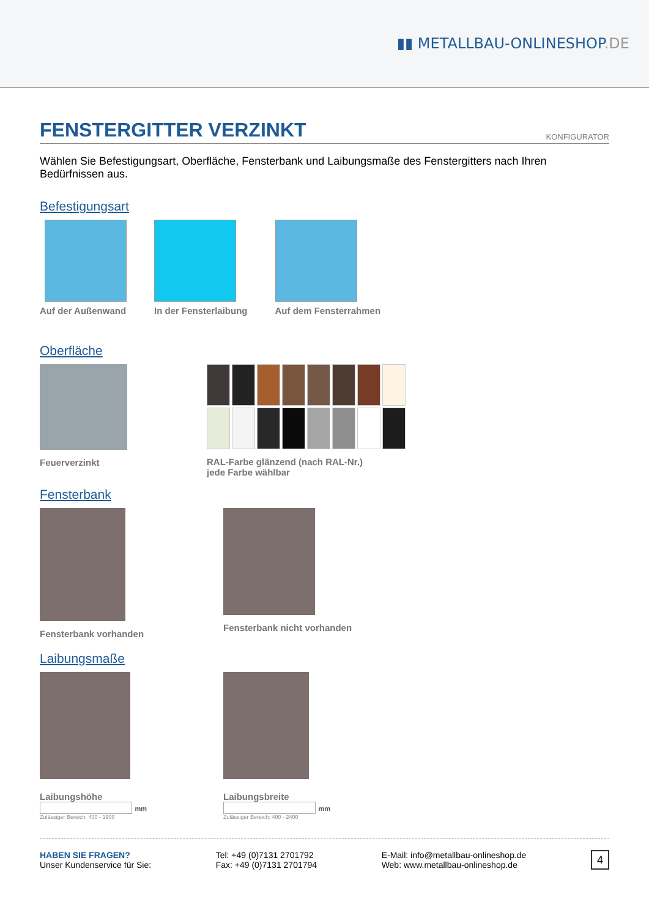▮▮ METALLBAU-ONLINESHOP.DE
FENSTERGITTER VERZINKT KONFIGURATOR
Wählen Sie Befestigungsart, Oberfläche, Fensterbank und Laibungsmaße des Fenstergitters nach Ihren Bedürfnissen aus.
Befestigungsart
Auf der Außenwand In der Fensterlaibung Auf dem Fensterrahmen
Oberfläche
Feuerverzinkt RAL-Farbe glänzend (nach RAL-Nr.)
jede Farbe wählbar
Fensterbank
Fensterbank vorhanden Fensterbank nicht vorhanden
Laibungsmaße
Laibungshöhe
mm
Zulässiger Bereich: 400 - 1900
Laibungsbreite
mm
Zulässiger Bereich: 400 - 2400
HABEN SIE FRAGEN?
Unser Kundenservice für Sie:
Tel: +49 (0)7131 2701792
Fax: +49 (0)7131 2701794
E-Mail: info@metallbau-onlineshop.de
Web: www.metallbau-onlineshop.de
4